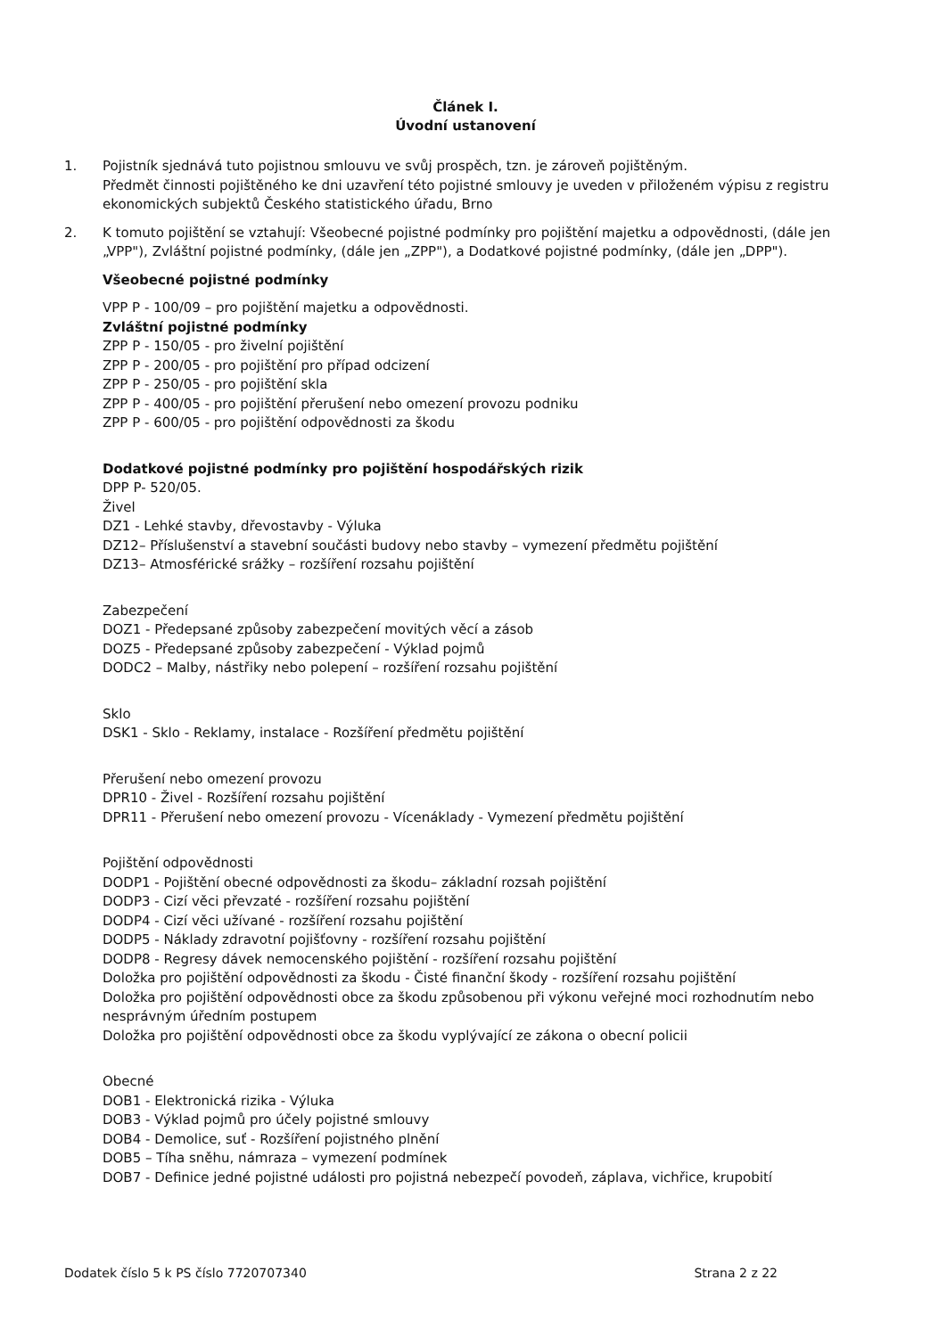Článek I.
Úvodní ustanovení
1. Pojistník sjednává tuto pojistnou smlouvu ve svůj prospěch, tzn. je zároveň pojištěným.
Předmět činnosti pojištěného ke dni uzavření této pojistné smlouvy je uveden v přiloženém výpisu z registru ekonomických subjektů Českého statistického úřadu, Brno
2. K tomuto pojištění se vztahují: Všeobecné pojistné podmínky pro pojištění majetku a odpovědnosti, (dále jen „VPP"), Zvláštní pojistné podmínky, (dále jen „ZPP"), a Dodatkové pojistné podmínky, (dále jen „DPP").
Všeobecné pojistné podmínky
VPP P - 100/09 – pro pojištění majetku a odpovědnosti.
Zvláštní pojistné podmínky
ZPP P - 150/05 - pro živelní pojištění
ZPP P - 200/05 - pro pojištění pro případ odcizení
ZPP P - 250/05 - pro pojištění skla
ZPP P - 400/05 - pro pojištění přerušení nebo omezení provozu podniku
ZPP P - 600/05 - pro pojištění odpovědnosti za škodu
Dodatkové pojistné podmínky pro pojištění hospodářských rizik
DPP P- 520/05.
Živel
DZ1 - Lehké stavby, dřevostavby - Výluka
DZ12– Příslušenství a stavební součásti budovy nebo stavby – vymezení předmětu pojištění
DZ13– Atmosférické srážky – rozšíření rozsahu pojištění
Zabezpečení
DOZ1 - Předepsané způsoby zabezpečení movitých věcí a zásob
DOZ5 - Předepsané způsoby zabezpečení - Výklad pojmů
DODC2 – Malby, nástřiky nebo polepení – rozšíření rozsahu pojištění
Sklo
DSK1 - Sklo - Reklamy, instalace - Rozšíření předmětu pojištění
Přerušení nebo omezení provozu
DPR10 - Živel - Rozšíření rozsahu pojištění
DPR11 - Přerušení nebo omezení provozu - Vícenáklady - Vymezení předmětu pojištění
Pojištění odpovědnosti
DODP1 - Pojištění obecné odpovědnosti za škodu– základní rozsah pojištění
DODP3 - Cizí věci převzaté - rozšíření rozsahu pojištění
DODP4 - Cizí věci užívané - rozšíření rozsahu pojištění
DODP5 - Náklady zdravotní pojišťovny - rozšíření rozsahu pojištění
DODP8 - Regresy dávek nemocenského pojištění - rozšíření rozsahu pojištění
Doložka pro pojištění odpovědnosti za škodu - Čisté finanční škody - rozšíření rozsahu pojištění
Doložka pro pojištění odpovědnosti obce za škodu způsobenou při výkonu veřejné moci rozhodnutím nebo nesprávným úředním postupem
Doložka pro pojištění odpovědnosti obce za škodu vyplývající ze zákona o obecní policii
Obecné
DOB1 - Elektronická rizika - Výluka
DOB3 - Výklad pojmů pro účely pojistné smlouvy
DOB4 - Demolice, suť - Rozšíření pojistného plnění
DOB5 – Tíha sněhu, námraza – vymezení podmínek
DOB7 - Definice jedné pojistné události pro pojistná nebezpečí povodeň, záplava, vichřice, krupobití
Dodatek číslo 5 k PS číslo 7720707340 Strana 2 z 22